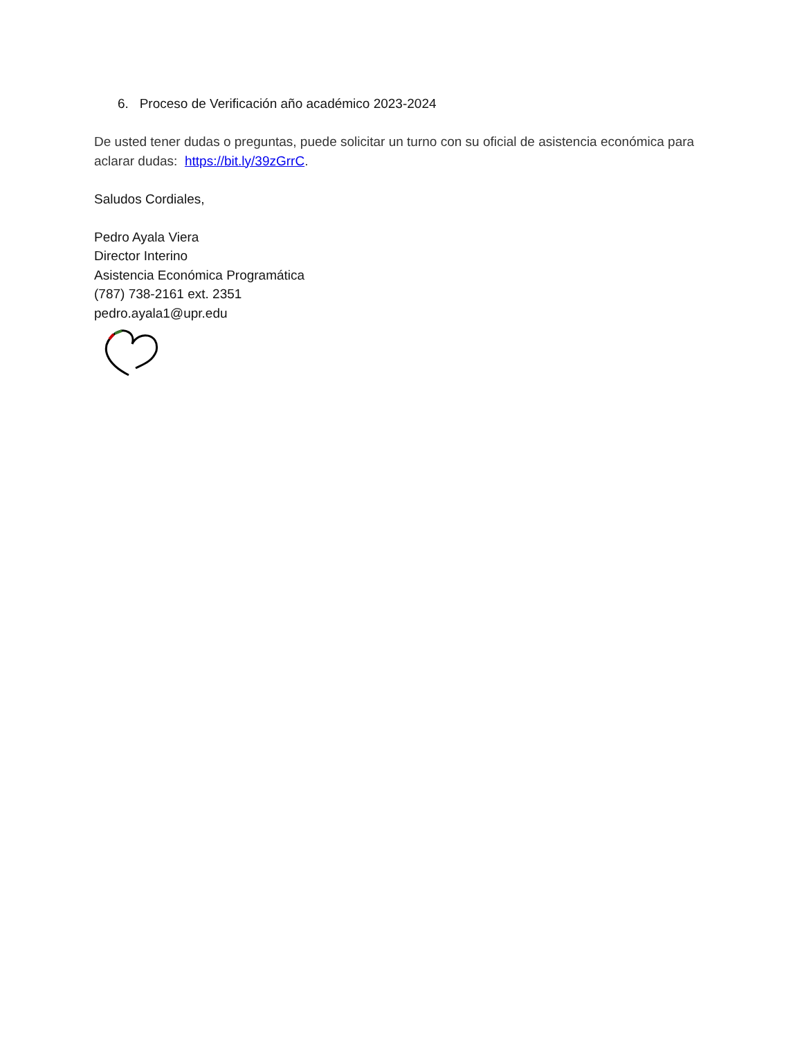6. Proceso de Verificación año académico 2023-2024
De usted tener dudas o preguntas, puede solicitar un turno con su oficial de asistencia económica para aclarar dudas: https://bit.ly/39zGrrC.
Saludos Cordiales,
Pedro Ayala Viera
Director Interino
Asistencia Económica Programática
(787) 738-2161 ext. 2351
pedro.ayala1@upr.edu